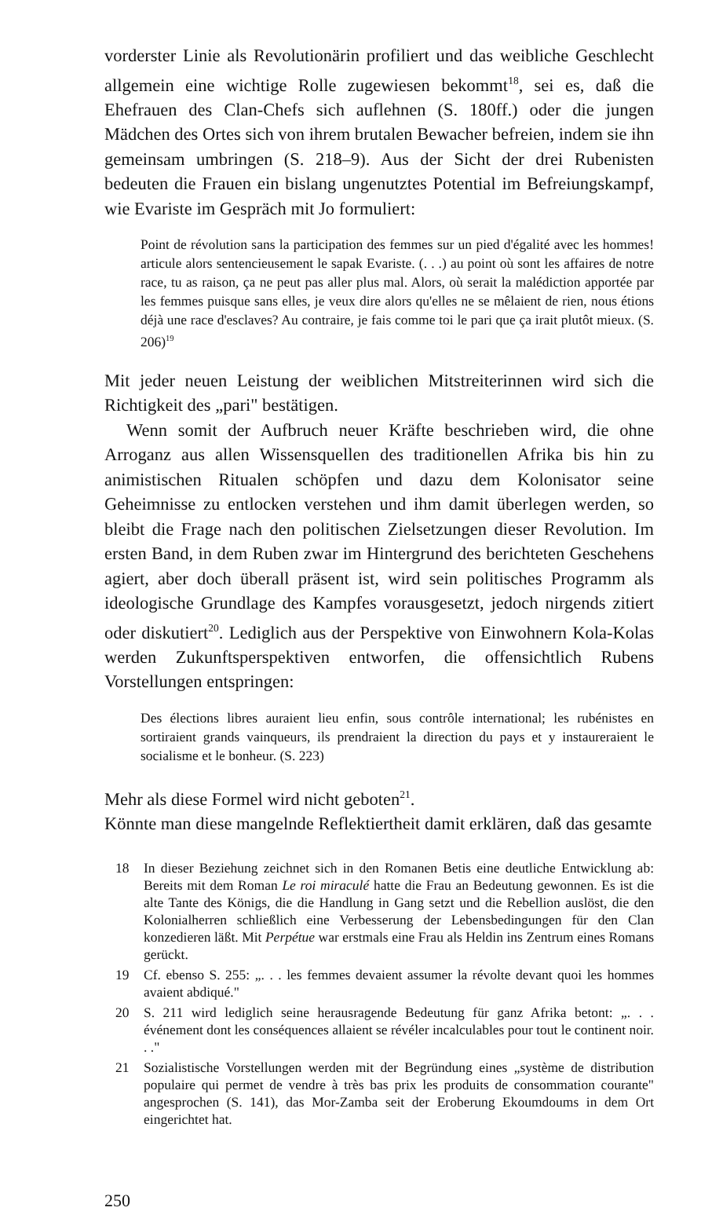vorderster Linie als Revolutionärin profiliert und das weibliche Geschlecht allgemein eine wichtige Rolle zugewiesen bekommt<sup>18</sup>, sei es, daß die Ehefrauen des Clan-Chefs sich auflehnen (S. 180ff.) oder die jungen Mädchen des Ortes sich von ihrem brutalen Bewacher befreien, indem sie ihn gemeinsam umbringen (S. 218–9). Aus der Sicht der drei Rubenisten bedeuten die Frauen ein bislang ungenutztes Potential im Befreiungskampf, wie Evariste im Gespräch mit Jo formuliert:
Point de révolution sans la participation des femmes sur un pied d'égalité avec les hommes! articule alors sentencieusement le sapak Evariste. (. . .) au point où sont les affaires de notre race, tu as raison, ça ne peut pas aller plus mal. Alors, où serait la malédiction apportée par les femmes puisque sans elles, je veux dire alors qu'elles ne se mêlaient de rien, nous étions déjà une race d'esclaves? Au contraire, je fais comme toi le pari que ça irait plutôt mieux. (S. 206)<sup>19</sup>
Mit jeder neuen Leistung der weiblichen Mitstreiterinnen wird sich die Richtigkeit des „pari" bestätigen.
Wenn somit der Aufbruch neuer Kräfte beschrieben wird, die ohne Arroganz aus allen Wissensquellen des traditionellen Afrika bis hin zu animistischen Ritualen schöpfen und dazu dem Kolonisator seine Geheimnisse zu entlocken verstehen und ihm damit überlegen werden, so bleibt die Frage nach den politischen Zielsetzungen dieser Revolution. Im ersten Band, in dem Ruben zwar im Hintergrund des berichteten Geschehens agiert, aber doch überall präsent ist, wird sein politisches Programm als ideologische Grundlage des Kampfes vorausgesetzt, jedoch nirgends zitiert oder diskutiert<sup>20</sup>. Lediglich aus der Perspektive von Einwohnern Kola-Kolas werden Zukunftsperspektiven entworfen, die offensichtlich Rubens Vorstellungen entspringen:
Des élections libres auraient lieu enfin, sous contrôle international; les rubénistes en sortiraient grands vainqueurs, ils prendraient la direction du pays et y instaureraient le socialisme et le bonheur. (S. 223)
Mehr als diese Formel wird nicht geboten<sup>21</sup>.
Könnte man diese mangelnde Reflektiertheit damit erklären, daß das gesamte
18 In dieser Beziehung zeichnet sich in den Romanen Betis eine deutliche Entwicklung ab: Bereits mit dem Roman Le roi miraculé hatte die Frau an Bedeutung gewonnen. Es ist die alte Tante des Königs, die die Handlung in Gang setzt und die Rebellion auslöst, die den Kolonialherren schließlich eine Verbesserung der Lebensbedingungen für den Clan konzedieren läßt. Mit Perpétue war erstmals eine Frau als Heldin ins Zentrum eines Romans gerückt.
19 Cf. ebenso S. 255: „. . . les femmes devaient assumer la révolte devant quoi les hommes avaient abdiqué."
20 S. 211 wird lediglich seine herausragende Bedeutung für ganz Afrika betont: „. . . événement dont les conséquences allaient se révéler incalculables pour tout le continent noir. . ."
21 Sozialistische Vorstellungen werden mit der Begründung eines „système de distribution populaire qui permet de vendre à très bas prix les produits de consommation courante" angesprochen (S. 141), das Mor-Zamba seit der Eroberung Ekoumdoums in dem Ort eingerichtet hat.
250